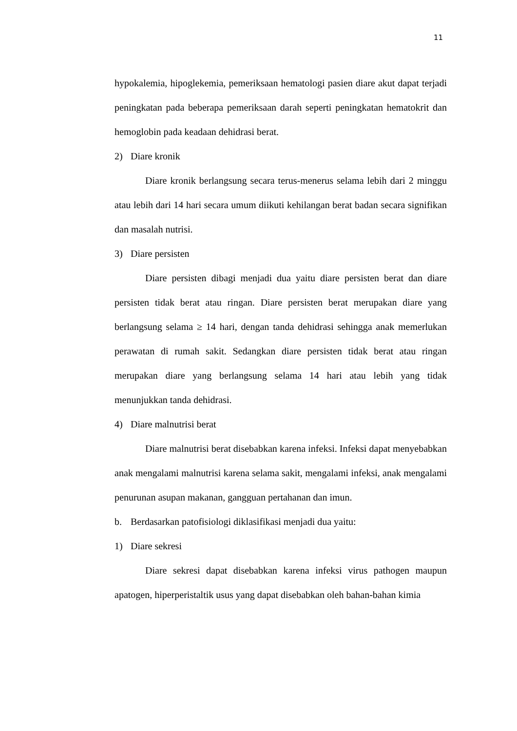11
hypokalemia, hipoglekemia, pemeriksaan hematologi pasien diare akut dapat terjadi peningkatan pada beberapa pemeriksaan darah seperti peningkatan hematokrit dan hemoglobin pada keadaan dehidrasi berat.
2) Diare kronik
Diare kronik berlangsung secara terus-menerus selama lebih dari 2 minggu atau lebih dari 14 hari secara umum diikuti kehilangan berat badan secara signifikan dan masalah nutrisi.
3) Diare persisten
Diare persisten dibagi menjadi dua yaitu diare persisten berat dan diare persisten tidak berat atau ringan. Diare persisten berat merupakan diare yang berlangsung selama ≥ 14 hari, dengan tanda dehidrasi sehingga anak memerlukan perawatan di rumah sakit. Sedangkan diare persisten tidak berat atau ringan merupakan diare yang berlangsung selama 14 hari atau lebih yang tidak menunjukkan tanda dehidrasi.
4) Diare malnutrisi berat
Diare malnutrisi berat disebabkan karena infeksi. Infeksi dapat menyebabkan anak mengalami malnutrisi karena selama sakit, mengalami infeksi, anak mengalami penurunan asupan makanan, gangguan pertahanan dan imun.
b. Berdasarkan patofisiologi diklasifikasi menjadi dua yaitu:
1) Diare sekresi
Diare sekresi dapat disebabkan karena infeksi virus pathogen maupun apatogen, hiperperistaltik usus yang dapat disebabkan oleh bahan-bahan kimia